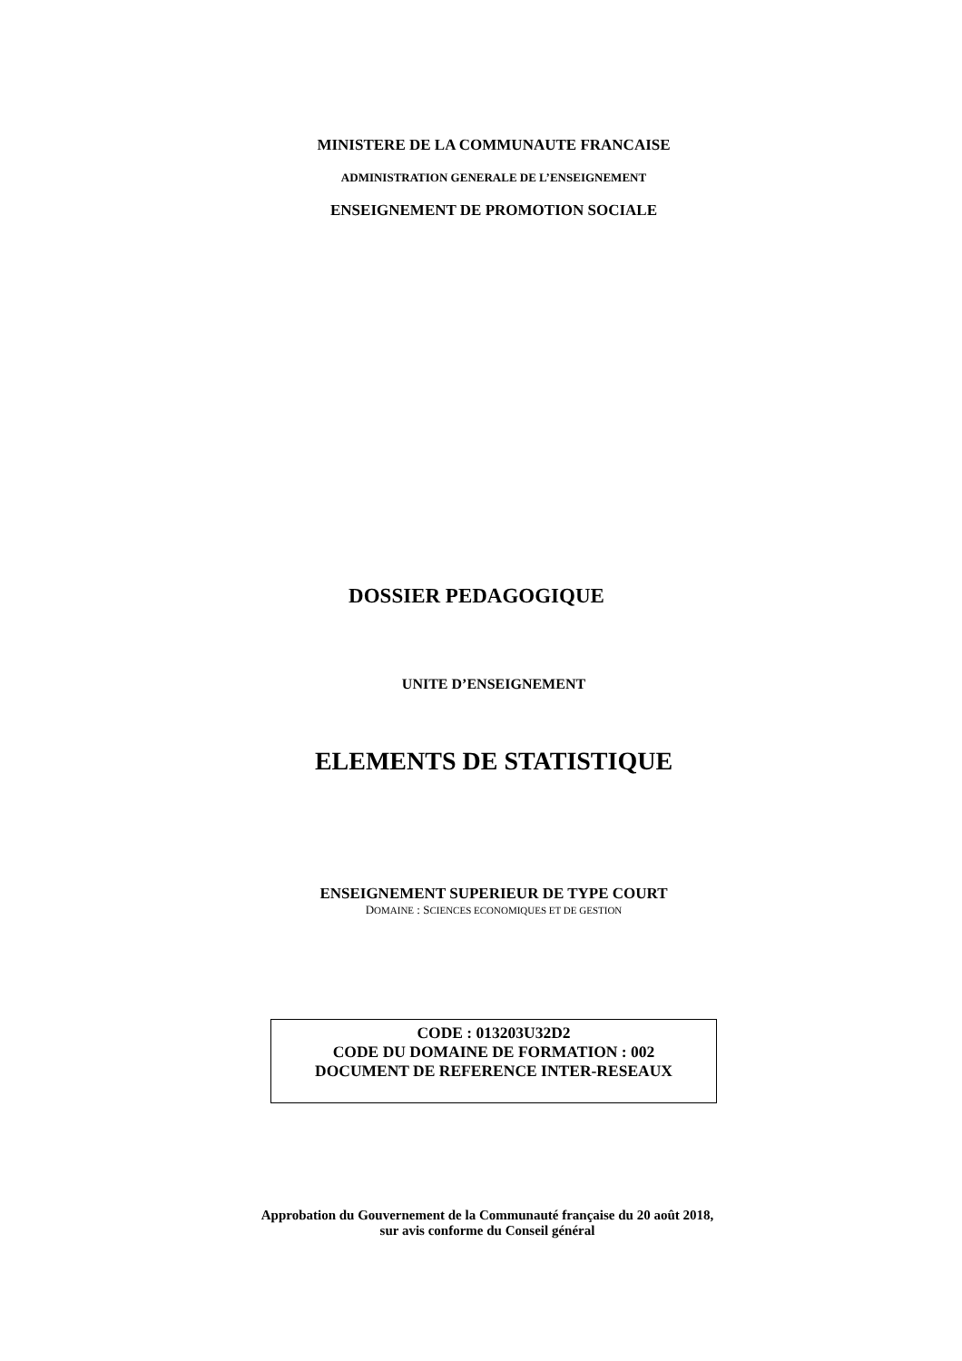MINISTERE DE LA COMMUNAUTE FRANCAISE
ADMINISTRATION GENERALE DE L’ENSEIGNEMENT
ENSEIGNEMENT DE PROMOTION SOCIALE
DOSSIER PEDAGOGIQUE
UNITE D’ENSEIGNEMENT
ELEMENTS DE STATISTIQUE
ENSEIGNEMENT SUPERIEUR DE TYPE COURT
DOMAINE : SCIENCES ECONOMIQUES ET DE GESTION
CODE : 013203U32D2
CODE DU DOMAINE DE FORMATION : 002
DOCUMENT DE REFERENCE INTER-RESEAUX
Approbation du Gouvernement de la Communauté française du 20 août 2018,
sur avis conforme du Conseil général